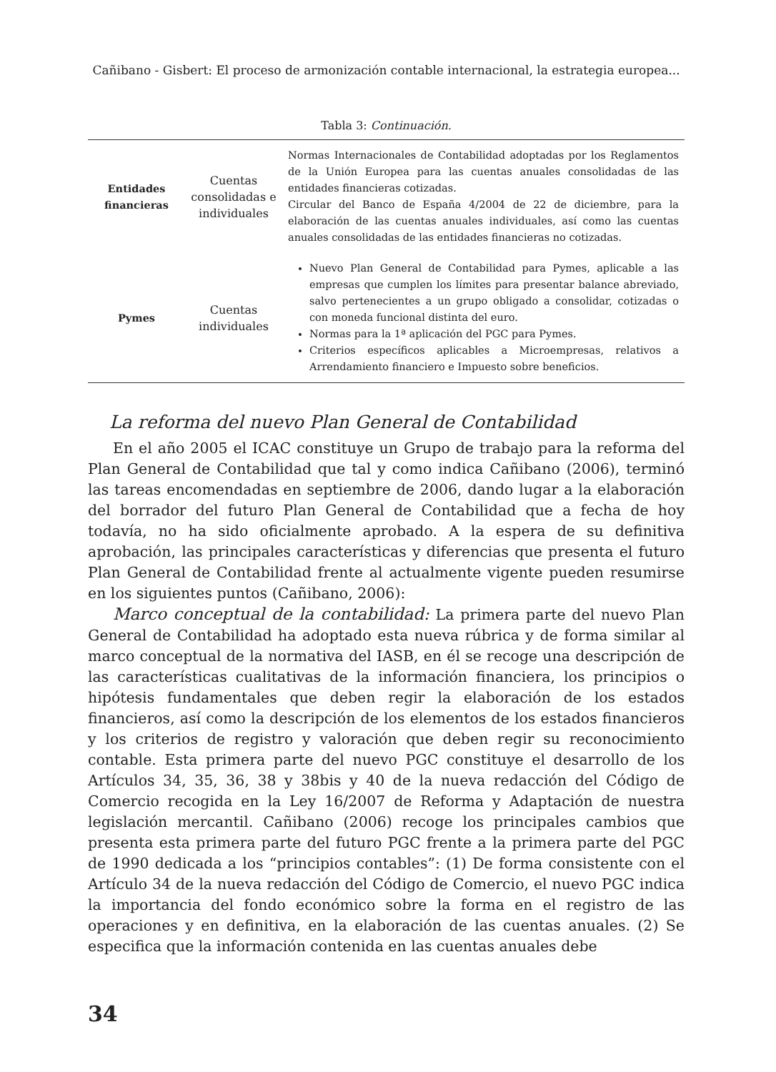Cañibano - Gisbert: El proceso de armonización contable internacional, la estrategia europea...
Tabla 3: Continuación.
| Entidades financieras | Cuentas consolidadas e individuales | Normas Internacionales de Contabilidad adoptadas por los Reglamentos de la Unión Europea para las cuentas anuales consolidadas de las entidades financieras cotizadas. Circular del Banco de España 4/2004 de 22 de diciembre, para la elaboración de las cuentas anuales individuales, así como las cuentas anuales consolidadas de las entidades financieras no cotizadas. |
| Pymes | Cuentas individuales | Nuevo Plan General de Contabilidad para Pymes, aplicable a las empresas que cumplen los límites para presentar balance abreviado, salvo pertenecientes a un grupo obligado a consolidar, cotizadas o con moneda funcional distinta del euro. Normas para la 1ª aplicación del PGC para Pymes. Criterios específicos aplicables a Microempresas, relativos a Arrendamiento financiero e Impuesto sobre beneficios. |
La reforma del nuevo Plan General de Contabilidad
En el año 2005 el ICAC constituye un Grupo de trabajo para la reforma del Plan General de Contabilidad que tal y como indica Cañibano (2006), terminó las tareas encomendadas en septiembre de 2006, dando lugar a la elaboración del borrador del futuro Plan General de Contabilidad que a fecha de hoy todavía, no ha sido oficialmente aprobado. A la espera de su definitiva aprobación, las principales características y diferencias que presenta el futuro Plan General de Contabilidad frente al actualmente vigente pueden resumirse en los siguientes puntos (Cañibano, 2006):
Marco conceptual de la contabilidad: La primera parte del nuevo Plan General de Contabilidad ha adoptado esta nueva rúbrica y de forma similar al marco conceptual de la normativa del IASB, en él se recoge una descripción de las características cualitativas de la información financiera, los principios o hipótesis fundamentales que deben regir la elaboración de los estados financieros, así como la descripción de los elementos de los estados financieros y los criterios de registro y valoración que deben regir su reconocimiento contable. Esta primera parte del nuevo PGC constituye el desarrollo de los Artículos 34, 35, 36, 38 y 38bis y 40 de la nueva redacción del Código de Comercio recogida en la Ley 16/2007 de Reforma y Adaptación de nuestra legislación mercantil. Cañibano (2006) recoge los principales cambios que presenta esta primera parte del futuro PGC frente a la primera parte del PGC de 1990 dedicada a los “principios contables”: (1) De forma consistente con el Artículo 34 de la nueva redacción del Código de Comercio, el nuevo PGC indica la importancia del fondo económico sobre la forma en el registro de las operaciones y en definitiva, en la elaboración de las cuentas anuales. (2) Se especifica que la información contenida en las cuentas anuales debe
34